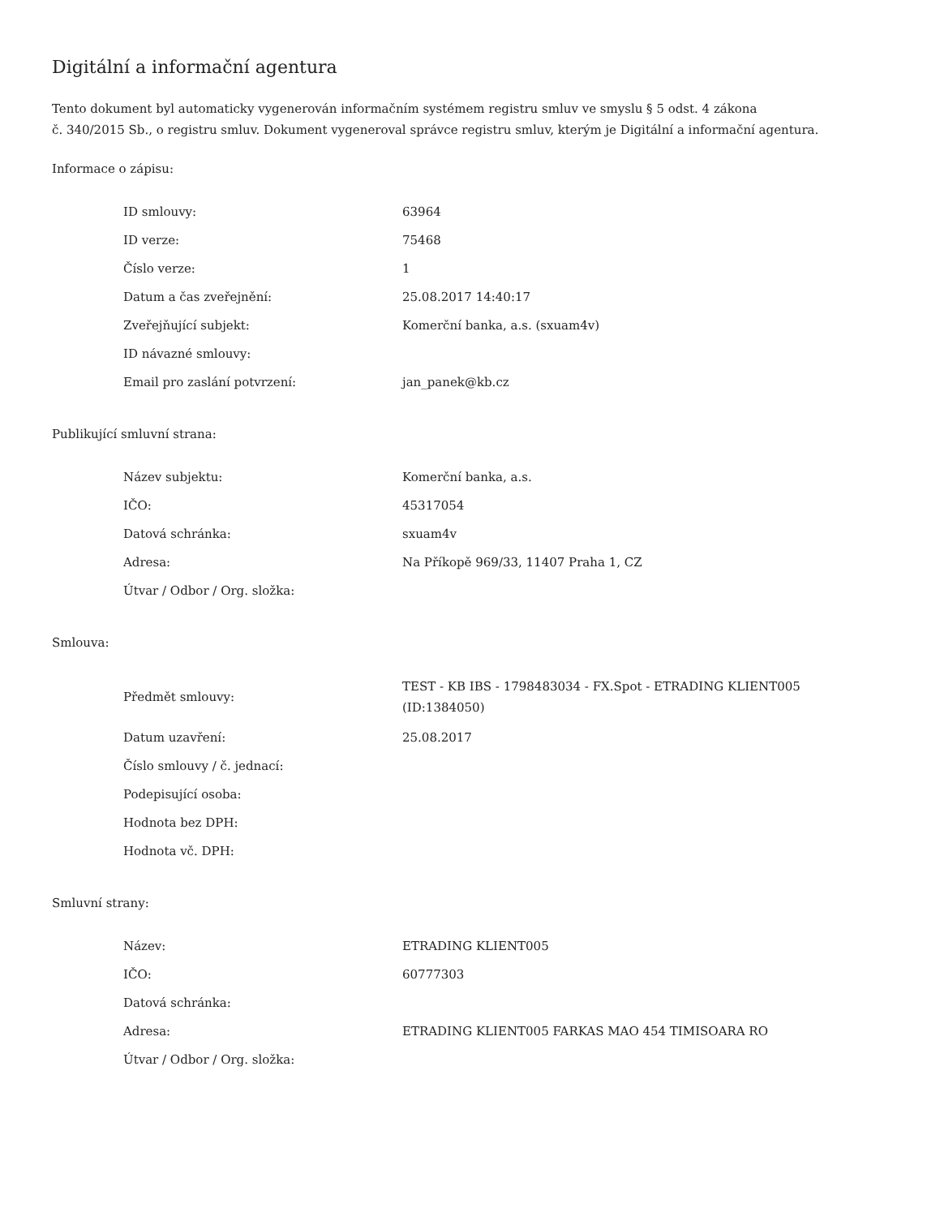Digitální a informační agentura
Tento dokument byl automaticky vygenerován informačním systémem registru smluv ve smyslu § 5 odst. 4 zákona
č. 340/2015 Sb., o registru smluv. Dokument vygeneroval správce registru smluv, kterým je Digitální a informační agentura.
Informace o zápisu:
| ID smlouvy: | 63964 |
| ID verze: | 75468 |
| Číslo verze: | 1 |
| Datum a čas zveřejnění: | 25.08.2017 14:40:17 |
| Zveřejňující subjekt: | Komerční banka, a.s. (sxuam4v) |
| ID návazné smlouvy: | |
| Email pro zaslání potvrzení: | jan_panek@kb.cz |
Publikující smluvní strana:
| Název subjektu: | Komerční banka, a.s. |
| IČO: | 45317054 |
| Datová schránka: | sxuam4v |
| Adresa: | Na Příkopě 969/33, 11407 Praha 1, CZ |
| Útvar / Odbor / Org. složka: | |
Smlouva:
| Předmět smlouvy: | TEST - KB IBS - 1798483034 - FX.Spot - ETRADING KLIENT005 (ID:1384050) |
| Datum uzavření: | 25.08.2017 |
| Číslo smlouvy / č. jednací: | |
| Podepisující osoba: | |
| Hodnota bez DPH: | |
| Hodnota vč. DPH: | |
Smluvní strany:
| Název: | ETRADING KLIENT005 |
| IČO: | 60777303 |
| Datová schránka: | |
| Adresa: | ETRADING KLIENT005 FARKAS MAO 454 TIMISOARA RO |
| Útvar / Odbor / Org. složka: | |